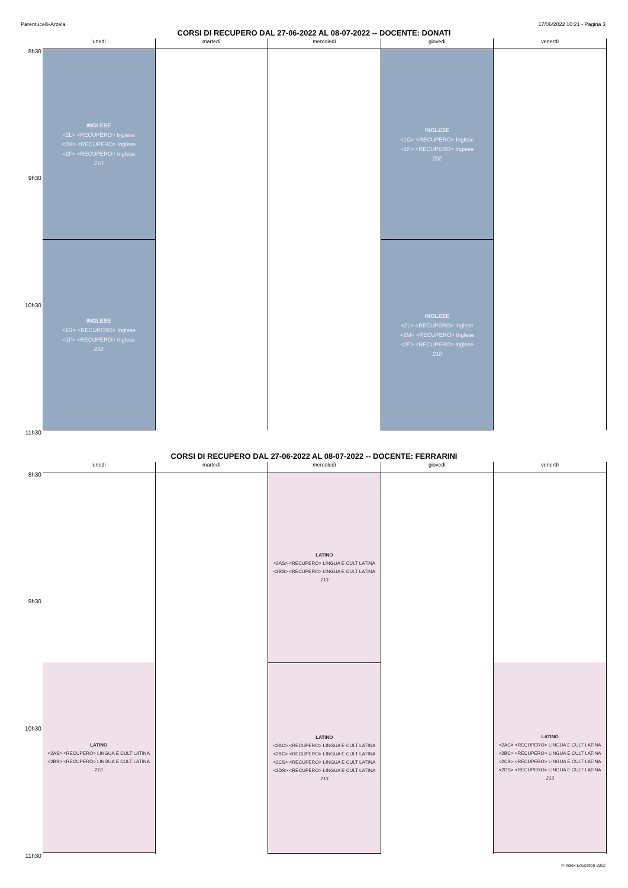Parentucelli-Arzela 17/06/2022 10:21 - Pagina 3
CORSI DI RECUPERO DAL 27-06-2022 AL 08-07-2022 -- DOCENTE: DONATI
8h30
9h30
10h30
11h30
lunedì
INGLESE
<2L> <RECUPERO> Inglese
<2M> <RECUPERO> Inglese
<2F> <RECUPERO> Inglese
210
INGLESE
<1G> <RECUPERO> Inglese
<1F> <RECUPERO> Inglese
202
martedì mercoledì giovedì
INGLESE
<1G> <RECUPERO> Inglese
<1F> <RECUPERO> Inglese
202
INGLESE
<2L> <RECUPERO> Inglese
<2M> <RECUPERO> Inglese
<2F> <RECUPERO> Inglese
210
venerdì
CORSI DI RECUPERO DAL 27-06-2022 AL 08-07-2022 -- DOCENTE: FERRARINI
8h30
9h30
10h30
11h30
lunedì
LATINO
<2AS> <RECUPERO> LINGUA E CULT LATINA
<2BS> <RECUPERO> LINGUA E CULT LATINA
213
martedì mercoledì
LATINO
<2AS> <RECUPERO> LINGUA E CULT LATINA
<2BS> <RECUPERO> LINGUA E CULT LATINA
213
LATINO
<2AC> <RECUPERO> LINGUA E CULT LATINA
<2BC> <RECUPERO> LINGUA E CULT LATINA
<2CS> <RECUPERO> LINGUA E CULT LATINA
<2DS> <RECUPERO> LINGUA E CULT LATINA
213
giovedì venerdì
LATINO
<2AC> <RECUPERO> LINGUA E CULT LATINA
<2BC> <RECUPERO> LINGUA E CULT LATINA
<2CS> <RECUPERO> LINGUA E CULT LATINA
<2DS> <RECUPERO> LINGUA E CULT LATINA
213
© Index Education 2022